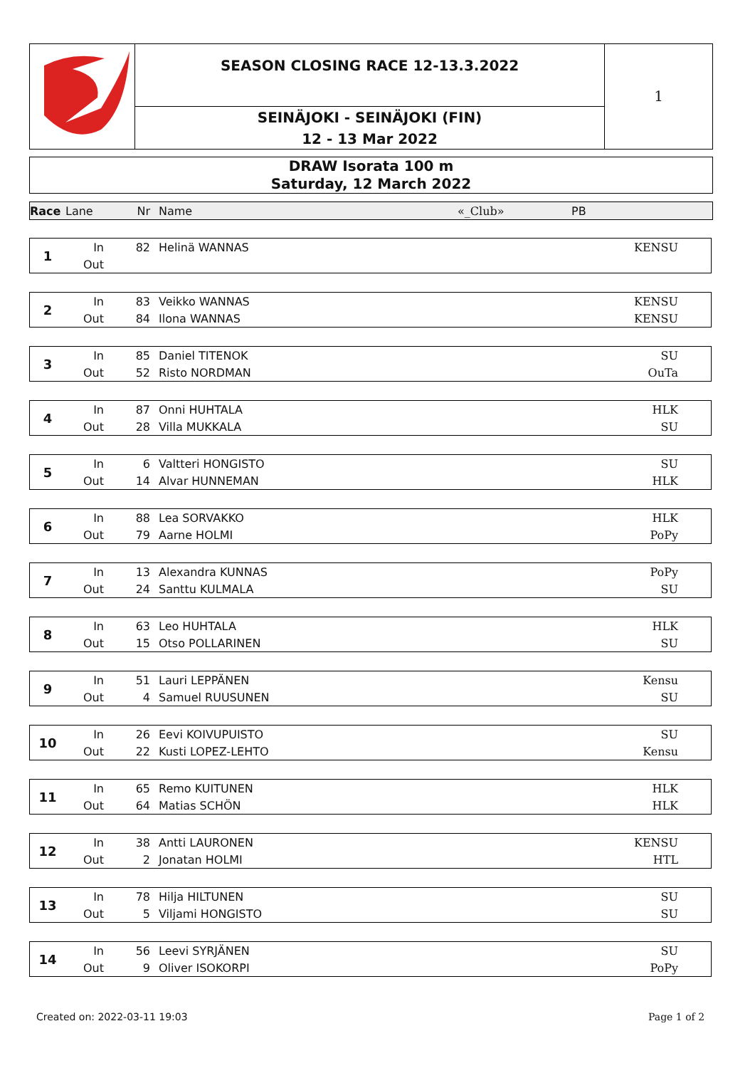SEASON CLOSING RACE 12-13.3.2022
SEINÄJOKI - SEINÄJOKI (FIN)
12 - 13 Mar 2022
1
DRAW Isorata 100 m
Saturday, 12 March 2022
| Race | Lane | Nr | Name | «_Club» | PB |
| 1 | In | 82 | Helinä WANNAS | KENSU | |
| | Out | | | | |
| 2 | In | 83 | Veikko WANNAS | KENSU | |
| | Out | 84 | Ilona WANNAS | KENSU | |
| 3 | In | 85 | Daniel TITENOK | SU | |
| | Out | 52 | Risto NORDMAN | OuTa | |
| 4 | In | 87 | Onni HUHTALA | HLK | |
| | Out | 28 | Villa MUKKALA | SU | |
| 5 | In | 6 | Valtteri HONGISTO | SU | |
| | Out | 14 | Alvar HUNNEMAN | HLK | |
| 6 | In | 88 | Lea SORVAKKO | HLK | |
| | Out | 79 | Aarne HOLMI | PoPy | |
| 7 | In | 13 | Alexandra KUNNAS | PoPy | |
| | Out | 24 | Santtu KULMALA | SU | |
| 8 | In | 63 | Leo HUHTALA | HLK | |
| | Out | 15 | Otso POLLARINEN | SU | |
| 9 | In | 51 | Lauri LEPPÄNEN | Kensu | |
| | Out | 4 | Samuel RUUSUNEN | SU | |
| 10 | In | 26 | Eevi KOIVUPUISTO | SU | |
| | Out | 22 | Kusti LOPEZ-LEHTO | Kensu | |
| 11 | In | 65 | Remo KUITUNEN | HLK | |
| | Out | 64 | Matias SCHÖN | HLK | |
| 12 | In | 38 | Antti LAURONEN | KENSU | |
| | Out | 2 | Jonatan HOLMI | HTL | |
| 13 | In | 78 | Hilja HILTUNEN | SU | |
| | Out | 5 | Viljami HONGISTO | SU | |
| 14 | In | 56 | Leevi SYRJÄNEN | SU | |
| | Out | 9 | Oliver ISOKORPI | PoPy | |
Created on: 2022-03-11 19:03 Page 1 of 2